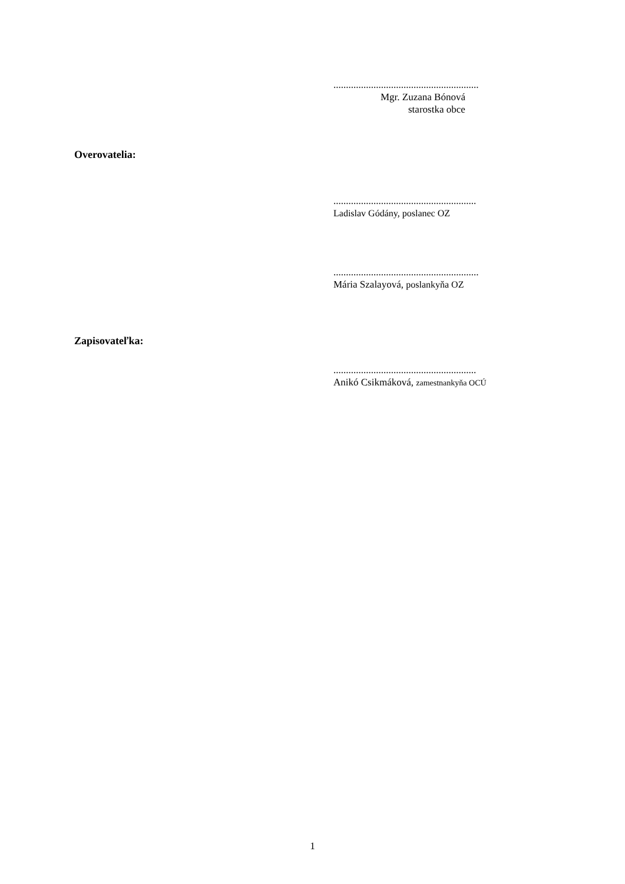..........................................................
Mgr. Zuzana Bónová
starostka obce
Overovatelia:
.........................................................
Ladislav Gódány, poslanec OZ
..........................................................
Mária Szalayová, poslankyňa OZ
Zapisovateľka:
.........................................................
Anikó Csikmáková, zamestnankyňa OCÚ
1